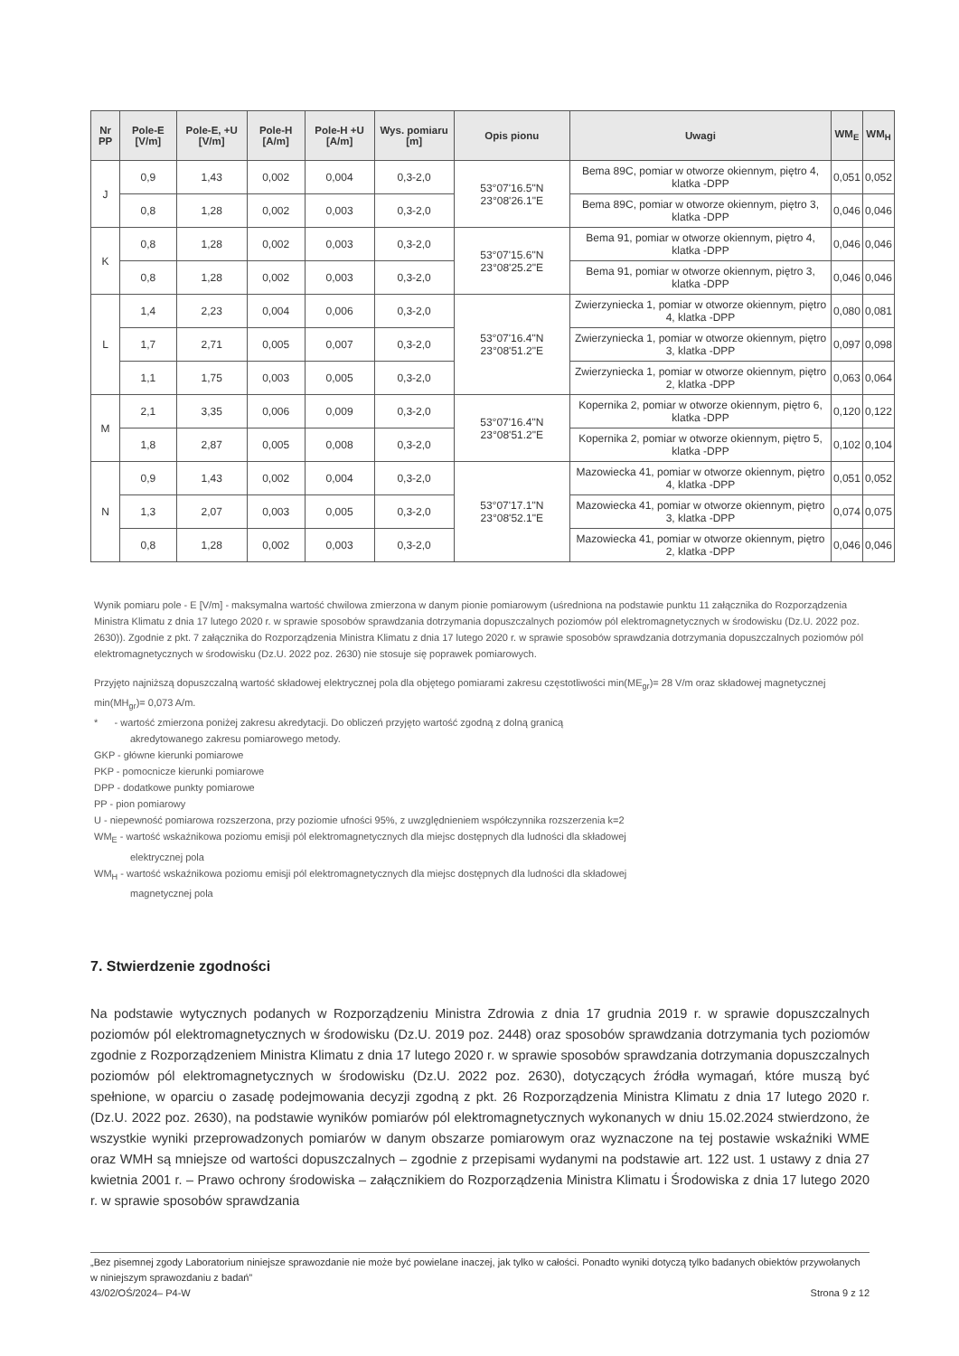| Nr PP | Pole-E [V/m] | Pole-E, +U [V/m] | Pole-H [A/m] | Pole-H +U [A/m] | Wys. pomiaru [m] | Opis pionu | Uwagi | WM<sub>E</sub> | WM<sub>H</sub> |
| --- | --- | --- | --- | --- | --- | --- | --- | --- | --- |
| J | 0,9 | 1,43 | 0,002 | 0,004 | 0,3-2,0 | 53°07'16.5"N 23°08'26.1"E | Bema 89C, pomiar w otworze okiennym, piętro 4, klatka -DPP | 0,051 | 0,052 |
| | 0,8 | 1,28 | 0,002 | 0,003 | 0,3-2,0 | | Bema 89C, pomiar w otworze okiennym, piętro 3, klatka -DPP | 0,046 | 0,046 |
| K | 0,8 | 1,28 | 0,002 | 0,003 | 0,3-2,0 | 53°07'15.6"N 23°08'25.2"E | Bema 91, pomiar w otworze okiennym, piętro 4, klatka -DPP | 0,046 | 0,046 |
| | 0,8 | 1,28 | 0,002 | 0,003 | 0,3-2,0 | | Bema 91, pomiar w otworze okiennym, piętro 3, klatka -DPP | 0,046 | 0,046 |
| L | 1,4 | 2,23 | 0,004 | 0,006 | 0,3-2,0 | 53°07'16.4"N 23°08'51.2"E | Zwierzyniecka 1, pomiar w otworze okiennym, piętro 4, klatka -DPP | 0,080 | 0,081 |
| | 1,7 | 2,71 | 0,005 | 0,007 | 0,3-2,0 | | Zwierzyniecka 1, pomiar w otworze okiennym, piętro 3, klatka -DPP | 0,097 | 0,098 |
| | 1,1 | 1,75 | 0,003 | 0,005 | 0,3-2,0 | | Zwierzyniecka 1, pomiar w otworze okiennym, piętro 2, klatka -DPP | 0,063 | 0,064 |
| M | 2,1 | 3,35 | 0,006 | 0,009 | 0,3-2,0 | 53°07'16.4"N 23°08'51.2"E | Kopernika 2, pomiar w otworze okiennym, piętro 6, klatka -DPP | 0,120 | 0,122 |
| | 1,8 | 2,87 | 0,005 | 0,008 | 0,3-2,0 | | Kopernika 2, pomiar w otworze okiennym, piętro 5, klatka -DPP | 0,102 | 0,104 |
| N | 0,9 | 1,43 | 0,002 | 0,004 | 0,3-2,0 | 53°07'17.1"N 23°08'52.1"E | Mazowiecka 41, pomiar w otworze okiennym, piętro 4, klatka -DPP | 0,051 | 0,052 |
| | 1,3 | 2,07 | 0,003 | 0,005 | 0,3-2,0 | | Mazowiecka 41, pomiar w otworze okiennym, piętro 3, klatka -DPP | 0,074 | 0,075 |
| | 0,8 | 1,28 | 0,002 | 0,003 | 0,3-2,0 | | Mazowiecka 41, pomiar w otworze okiennym, piętro 2, klatka -DPP | 0,046 | 0,046 |
Wynik pomiaru pole - E [V/m] - maksymalna wartość chwilowa zmierzona w danym pionie pomiarowym (uśredniona na podstawie punktu 11 załącznika do Rozporządzenia Ministra Klimatu z dnia 17 lutego 2020 r. w sprawie sposobów sprawdzania dotrzymania dopuszczalnych poziomów pól elektromagnetycznych w środowisku (Dz.U. 2022 poz. 2630)). Zgodnie z pkt. 7 załącznika do Rozporządzenia Ministra Klimatu z dnia 17 lutego 2020 r. w sprawie sposobów sprawdzania dotrzymania dopuszczalnych poziomów pól elektromagnetycznych w środowisku (Dz.U. 2022 poz. 2630) nie stosuje się poprawek pomiarowych.
Przyjęto najniższą dopuszczalną wartość składowej elektrycznej pola dla objętego pomiarami zakresu częstotliwości min(ME<sub>gr</sub>)= 28 V/m oraz składowej magnetycznej min(MH<sub>gr</sub>)= 0,073 A/m.
* - wartość zmierzona poniżej zakresu akredytacji. Do obliczeń przyjęto wartość zgodną z dolną granicą
akredytowanego zakresu pomiarowego metody.
GKP - główne kierunki pomiarowe
PKP - pomocnicze kierunki pomiarowe
DPP - dodatkowe punkty pomiarowe
PP - pion pomiarowy
U - niepewność pomiarowa rozszerzona, przy poziomie ufności 95%, z uwzględnieniem współczynnika rozszerzenia k=2
WM<sub>E</sub> - wartość wskaźnikowa poziomu emisji pól elektromagnetycznych dla miejsc dostępnych dla ludności dla składowej
elektrycznej pola
WM<sub>H</sub> - wartość wskaźnikowa poziomu emisji pól elektromagnetycznych dla miejsc dostępnych dla ludności dla składowej
magnetycznej pola
7. Stwierdzenie zgodności
Na podstawie wytycznych podanych w Rozporządzeniu Ministra Zdrowia z dnia 17 grudnia 2019 r. w sprawie dopuszczalnych poziomów pól elektromagnetycznych w środowisku (Dz.U. 2019 poz. 2448) oraz sposobów sprawdzania dotrzymania tych poziomów zgodnie z Rozporządzeniem Ministra Klimatu z dnia 17 lutego 2020 r. w sprawie sposobów sprawdzania dotrzymania dopuszczalnych poziomów pól elektromagnetycznych w środowisku (Dz.U. 2022 poz. 2630), dotyczących źródła wymagań, które muszą być spełnione, w oparciu o zasadę podejmowania decyzji zgodną z pkt. 26 Rozporządzenia Ministra Klimatu z dnia 17 lutego 2020 r. (Dz.U. 2022 poz. 2630), na podstawie wyników pomiarów pól elektromagnetycznych wykonanych w dniu 15.02.2024 stwierdzono, że wszystkie wyniki przeprowadzonych pomiarów w danym obszarze pomiarowym oraz wyznaczone na tej postawie wskaźniki WME oraz WMH są mniejsze od wartości dopuszczalnych – zgodnie z przepisami wydanymi na podstawie art. 122 ust. 1 ustawy z dnia 27 kwietnia 2001 r. – Prawo ochrony środowiska – załącznikiem do Rozporządzenia Ministra Klimatu i Środowiska z dnia 17 lutego 2020 r. w sprawie sposobów sprawdzania
„Bez pisemnej zgody Laboratorium niniejsze sprawozdanie nie może być powielane inaczej, jak tylko w całości. Ponadto wyniki dotyczą tylko badanych obiektów przywołanych w niniejszym sprawozdaniu z badań”
43/02/OŚ/2024– P4-W Strona 9 z 12